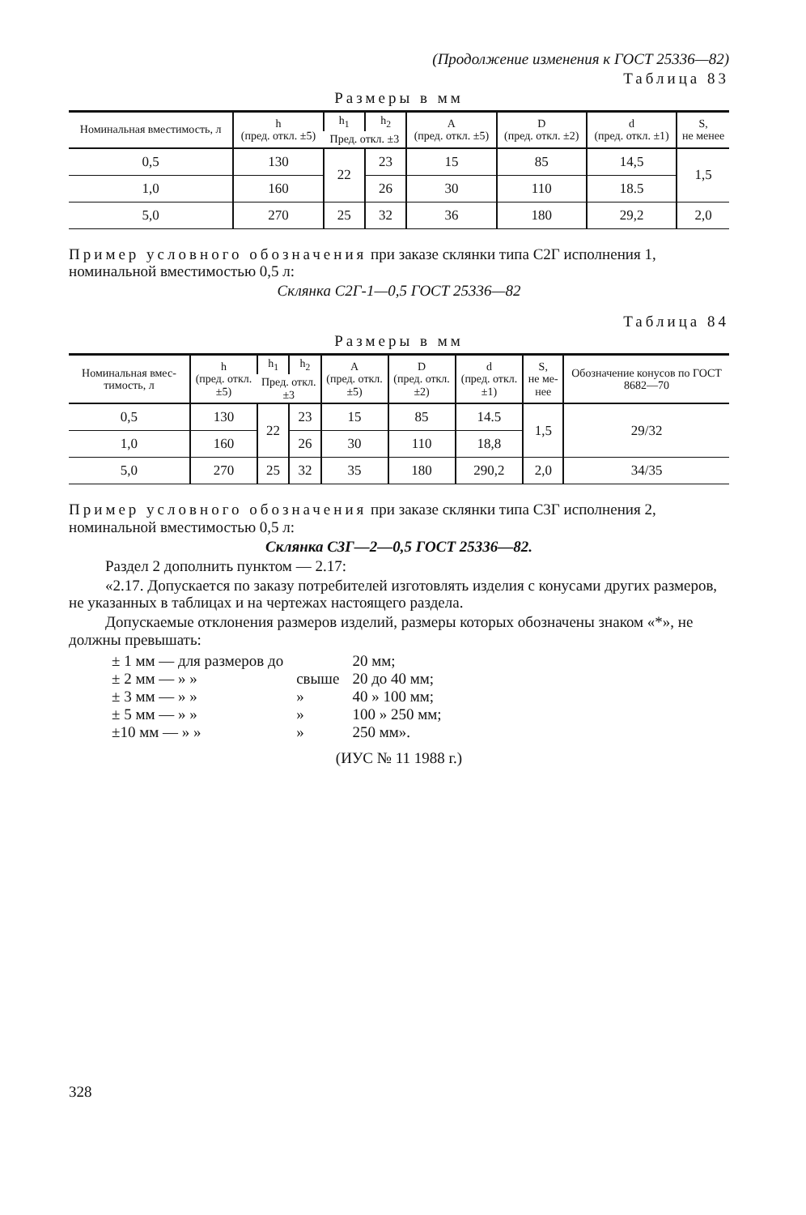(Продолжение изменения к ГОСТ 25336—82)
Таблица 83
Размеры в мм
| Номиналь­ная вме­стимость, л | h (пред. откл. ±5) | h<sub>1</sub> | h<sub>2</sub> | A (пред. откл. ±5) | D (пред. откл. ±2) | d (пред. откл. ±1) | S, не менее |
| --- | --- | --- | --- | --- | --- | --- | --- |
| | | Пред. откл. ±3 | | | | | |
| 0,5 | 130 | 22 | 23 | 15 | 85 | 14,5 | 1,5 |
| 1,0 | 160 | | 26 | 30 | 110 | 18.5 | |
| 5,0 | 270 | 25 | 32 | 36 | 180 | 29,2 | 2,0 |
Пример условного обозначения при заказе склянки типа С2Г исполнения 1, номинальной вместимостью 0,5 л:
Склянка С2Г-1—0,5 ГОСТ 25336—82
Таблица 84
Размеры в мм
| Номиналь­ная вмес­тимость, л | h (пред. откл. ±5) | h<sub>1</sub> | h<sub>2</sub> | A (пред. откл. ±5) | D (пред. откл. ±2) | d (пред. откл. ±1) | S, не ме­нее | Обозначение конусов по ГОСТ 8682—70 |
| --- | --- | --- | --- | --- | --- | --- | --- | --- |
| | | Пред. откл. ±3 | | | | | | |
| 0,5 | 130 | 22 | 23 | 15 | 85 | 14.5 | 1,5 | 29/32 |
| 1,0 | 160 | | 26 | 30 | 110 | 18,8 | | |
| 5,0 | 270 | 25 | 32 | 35 | 180 | 290,2 | 2,0 | 34/35 |
Пример условного обозначения при заказе склянки типа С3Г исполнения 2, номинальной вместимостью 0,5 л:
Склянка С3Г—2—0,5 ГОСТ 25336—82.
Раздел 2 дополнить пунктом — 2.17:
«2.17. Допускается по заказу потребителей изготовлять изделия с конусами других размеров, не указанных в таблицах и на чертежах настоящего раздела.
Допускаемые отклонения размеров изделий, размеры которых обозначены знаком «*», не должны превышать:
| ± 1 мм — для размеров до | | 20 мм; |
| ± 2 мм — » » | свыше | 20 до 40 мм; |
| ± 3 мм — » » | » | 40 » 100 мм; |
| ± 5 мм — » » | » | 100 » 250 мм; |
| ±10 мм — » » | » | 250 мм». |
(ИУС № 11 1988 г.)
328